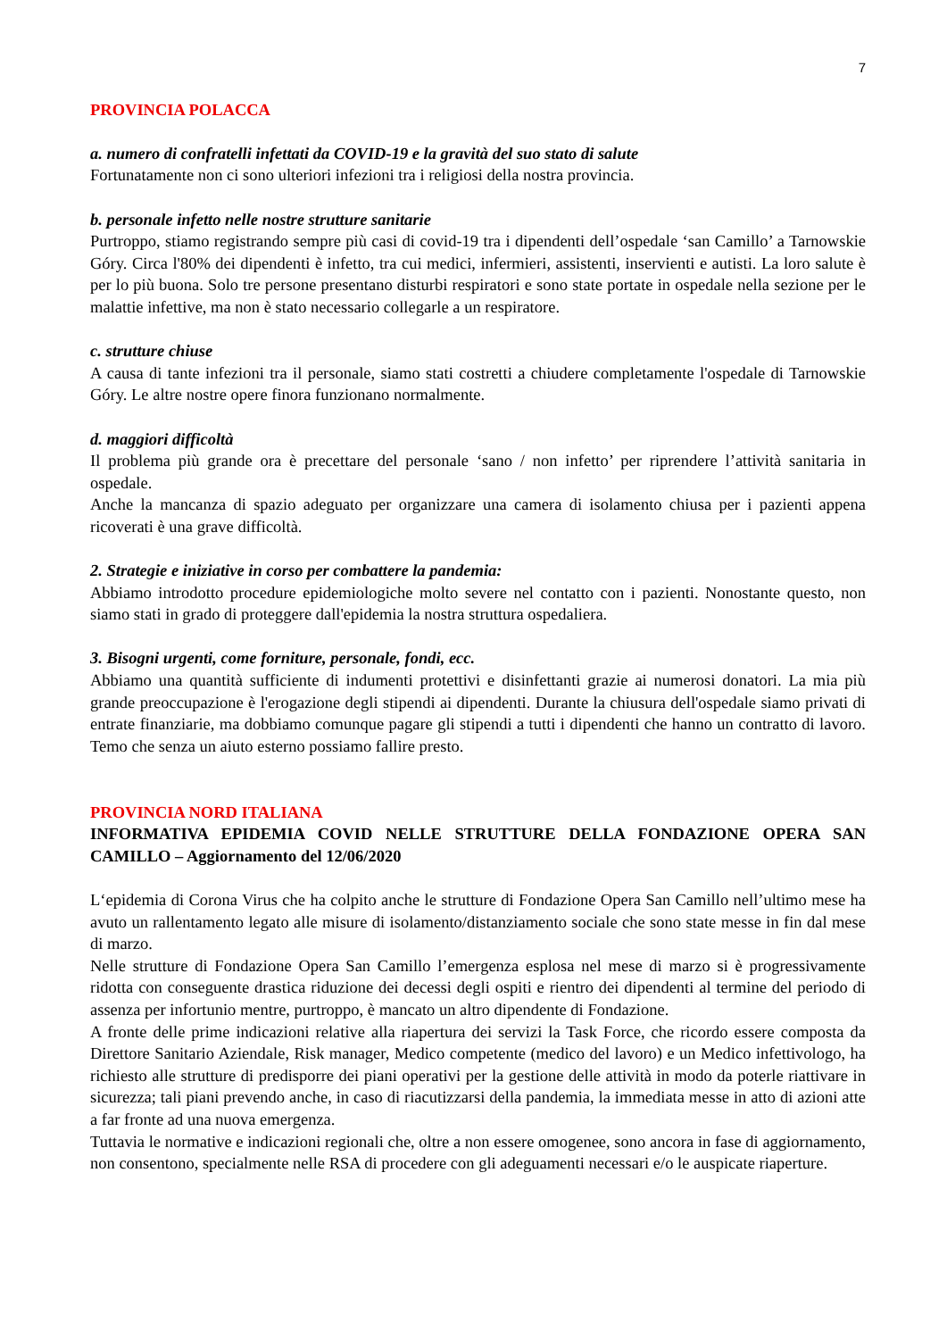7
PROVINCIA POLACCA
a. numero di confratelli infettati da COVID-19 e la gravità del suo stato di salute
Fortunatamente non ci sono ulteriori infezioni tra i religiosi della nostra provincia.
b. personale infetto nelle nostre strutture sanitarie
Purtroppo, stiamo registrando sempre più casi di covid-19 tra i dipendenti dell’ospedale ‘san Camillo’ a Tarnowskie Góry. Circa l'80% dei dipendenti è infetto, tra cui medici, infermieri, assistenti, inservienti e autisti. La loro salute è per lo più buona. Solo tre persone presentano disturbi respiratori e sono state portate in ospedale nella sezione per le malattie infettive, ma non è stato necessario collegarle a un respiratore.
c. strutture chiuse
A causa di tante infezioni tra il personale, siamo stati costretti a chiudere completamente l'ospedale di Tarnowskie Góry. Le altre nostre opere finora funzionano normalmente.
d. maggiori difficoltà
Il problema più grande ora è precettare del personale ‘sano / non infetto’ per riprendere l’attività sanitaria in ospedale.
Anche la mancanza di spazio adeguato per organizzare una camera di isolamento chiusa per i pazienti appena ricoverati è una grave difficoltà.
2. Strategie e iniziative in corso per combattere la pandemia:
Abbiamo introdotto procedure epidemiologiche molto severe nel contatto con i pazienti. Nonostante questo, non siamo stati in grado di proteggere dall'epidemia la nostra struttura ospedaliera.
3. Bisogni urgenti, come forniture, personale, fondi, ecc.
Abbiamo una quantità sufficiente di indumenti protettivi e disinfettanti grazie ai numerosi donatori. La mia più grande preoccupazione è l'erogazione degli stipendi ai dipendenti. Durante la chiusura dell'ospedale siamo privati di entrate finanziarie, ma dobbiamo comunque pagare gli stipendi a tutti i dipendenti che hanno un contratto di lavoro. Temo che senza un aiuto esterno possiamo fallire presto.
PROVINCIA NORD ITALIANA
INFORMATIVA EPIDEMIA COVID NELLE STRUTTURE DELLA FONDAZIONE OPERA SAN CAMILLO – Aggiornamento del 12/06/2020
L‘epidemia di Corona Virus che ha colpito anche le strutture di Fondazione Opera San Camillo nell’ultimo mese ha avuto un rallentamento legato alle misure di isolamento/distanziamento sociale che sono state messe in fin dal mese di marzo.
Nelle strutture di Fondazione Opera San Camillo l’emergenza esplosa nel mese di marzo si è progressivamente ridotta con conseguente drastica riduzione dei decessi degli ospiti e rientro dei dipendenti al termine del periodo di assenza per infortunio mentre, purtroppo, è mancato un altro dipendente di Fondazione.
A fronte delle prime indicazioni relative alla riapertura dei servizi la Task Force, che ricordo essere composta da Direttore Sanitario Aziendale, Risk manager, Medico competente (medico del lavoro) e un Medico infettivologo, ha richiesto alle strutture di predisporre dei piani operativi per la gestione delle attività in modo da poterle riattivare in sicurezza; tali piani prevendo anche, in caso di riacutizzarsi della pandemia, la immediata messe in atto di azioni atte a far fronte ad una nuova emergenza.
Tuttavia le normative e indicazioni regionali che, oltre a non essere omogenee, sono ancora in fase di aggiornamento, non consentono, specialmente nelle RSA di procedere con gli adeguamenti necessari e/o le auspicate riaperture.